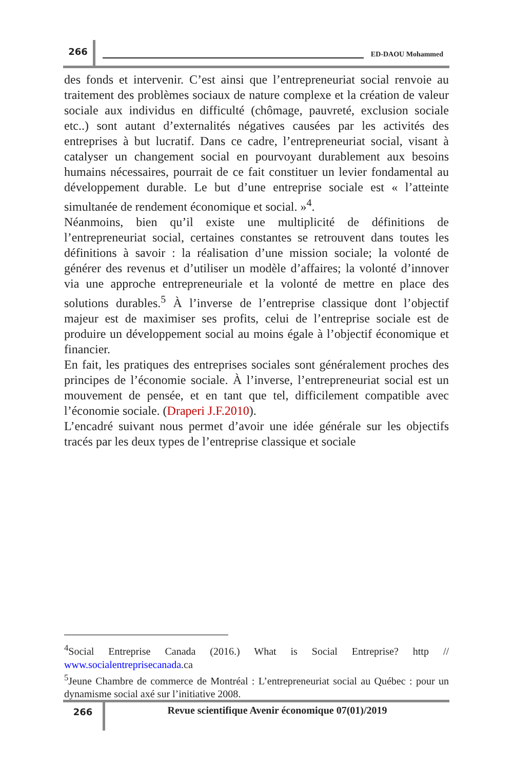266
ED-DAOU Mohammed
des fonds et intervenir. C’est ainsi que l’entrepreneuriat social renvoie au traitement des problèmes sociaux de nature complexe et la création de valeur sociale aux individus en difficulté (chômage, pauvreté, exclusion sociale etc..) sont autant d’externalités négatives causées par les activités des entreprises à but lucratif. Dans ce cadre, l’entrepreneuriat social, visant à catalyser un changement social en pourvoyant durablement aux besoins humains nécessaires, pourrait de ce fait constituer un levier fondamental au développement durable. Le but d’une entreprise sociale est « l’atteinte simultanée de rendement économique et social. »<sup>4</sup>.
Néanmoins, bien qu’il existe une multiplicité de définitions de l’entrepreneuriat social, certaines constantes se retrouvent dans toutes les définitions à savoir : la réalisation d’une mission sociale; la volonté de générer des revenus et d’utiliser un modèle d’affaires; la volonté d’innover via une approche entrepreneuriale et la volonté de mettre en place des solutions durables.<sup>5</sup> À l’inverse de l’entreprise classique dont l’objectif majeur est de maximiser ses profits, celui de l’entreprise sociale est de produire un développement social au moins égale à l’objectif économique et financier.
En fait, les pratiques des entreprises sociales sont généralement proches des principes de l’économie sociale. À l’inverse, l’entrepreneuriat social est un mouvement de pensée, et en tant que tel, difficilement compatible avec l’économie sociale. (Draperi J.F.2010).
L’encadré suivant nous permet d’avoir une idée générale sur les objectifs tracés par les deux types de l’entreprise classique et sociale
<sup>4</sup> Social Entreprise Canada (2016.) What is Social Entreprise? http // www.socialentreprisecanada.ca
<sup>5</sup> Jeune Chambre de commerce de Montréal : L’entrepreneuriat social au Québec : pour un dynamisme social axé sur l’initiative 2008.
266
Revue scientifique Avenir économique 07(01)/2019